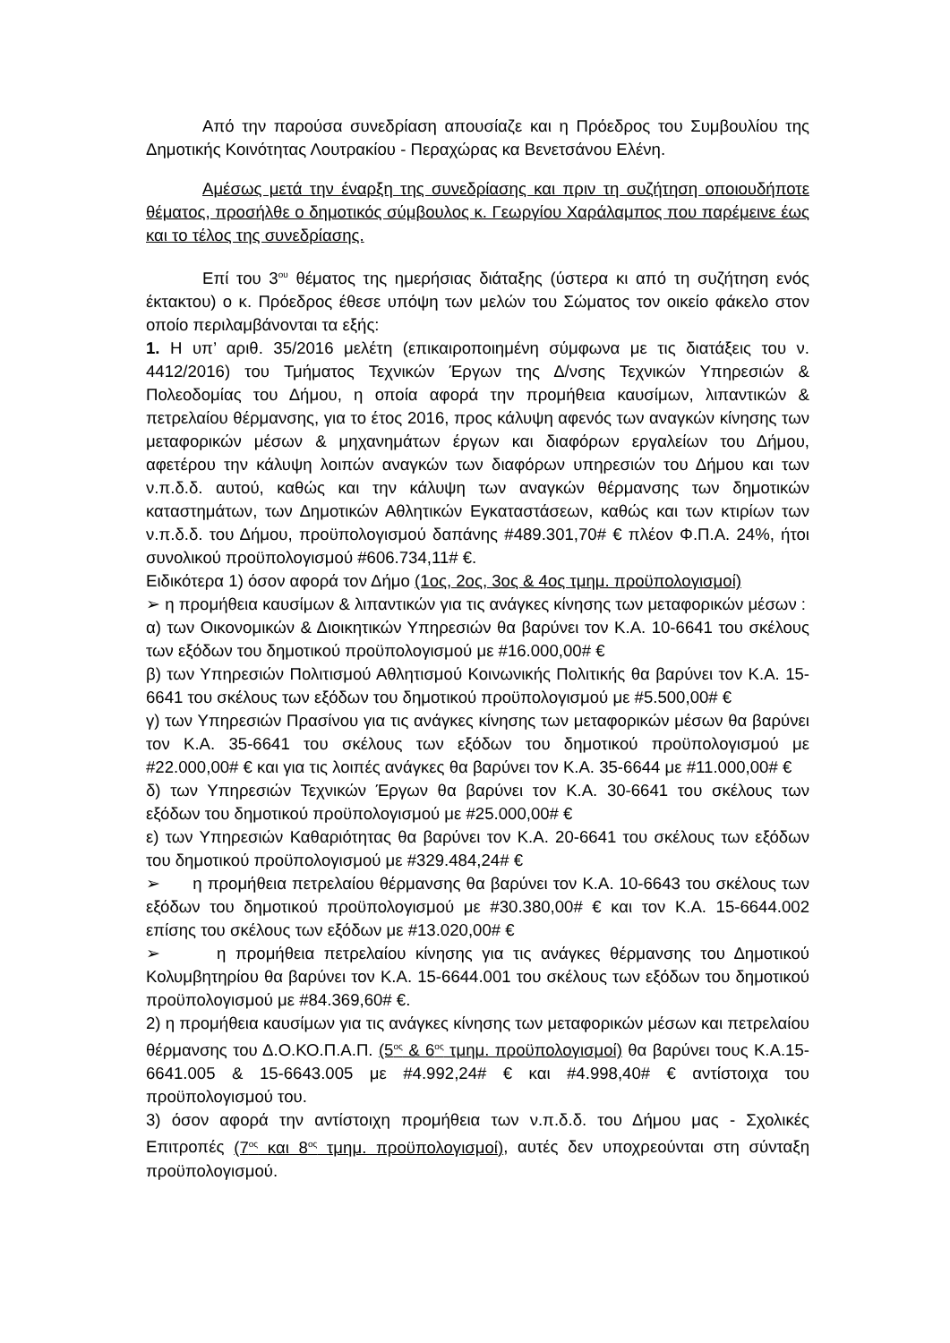Από την παρούσα συνεδρίαση απουσίαζε και η Πρόεδρος του Συμβουλίου της Δημοτικής Κοινότητας Λουτρακίου - Περαχώρας κα Βενετσάνου Ελένη.
Αμέσως μετά την έναρξη της συνεδρίασης και πριν τη συζήτηση οποιουδήποτε θέματος, προσήλθε ο δημοτικός σύμβουλος κ. Γεωργίου Χαράλαμπος που παρέμεινε έως και το τέλος της συνεδρίασης.
Επί του 3<sup>ου</sup> θέματος της ημερήσιας διάταξης (ύστερα κι από τη συζήτηση ενός έκτακτου) ο κ. Πρόεδρος έθεσε υπόψη των μελών του Σώματος τον οικείο φάκελο στον οποίο περιλαμβάνονται τα εξής:
1. Η υπ’ αριθ. 35/2016 μελέτη (επικαιροποιημένη σύμφωνα με τις διατάξεις του ν. 4412/2016) του Τμήματος Τεχνικών Έργων της Δ/νσης Τεχνικών Υπηρεσιών & Πολεοδομίας του Δήμου, η οποία αφορά την προμήθεια καυσίμων, λιπαντικών & πετρελαίου θέρμανσης, για το έτος 2016, προς κάλυψη αφενός των αναγκών κίνησης των μεταφορικών μέσων & μηχανημάτων έργων και διαφόρων εργαλείων του Δήμου, αφετέρου την κάλυψη λοιπών αναγκών των διαφόρων υπηρεσιών του Δήμου και των ν.π.δ.δ. αυτού, καθώς και την κάλυψη των αναγκών θέρμανσης των δημοτικών καταστημάτων, των Δημοτικών Αθλητικών Εγκαταστάσεων, καθώς και των κτιρίων των ν.π.δ.δ. του Δήμου, προϋπολογισμού δαπάνης #489.301,70# € πλέον Φ.Π.Α. 24%, ήτοι συνολικού προϋπολογισμού #606.734,11# €.
Ειδικότερα 1) όσον αφορά τον Δήμο (1ος, 2ος, 3ος & 4ος τμημ. προϋπολογισμοί)
➢ η προμήθεια καυσίμων & λιπαντικών για τις ανάγκες κίνησης των μεταφορικών μέσων :
α) των Οικονομικών & Διοικητικών Υπηρεσιών θα βαρύνει τον Κ.Α. 10-6641 του σκέλους των εξόδων του δημοτικού προϋπολογισμού με #16.000,00# €
β) των Υπηρεσιών Πολιτισμού Αθλητισμού Κοινωνικής Πολιτικής θα βαρύνει τον Κ.Α. 15-6641 του σκέλους των εξόδων του δημοτικού προϋπολογισμού με #5.500,00# €
γ) των Υπηρεσιών Πρασίνου για τις ανάγκες κίνησης των μεταφορικών μέσων θα βαρύνει τον Κ.Α. 35-6641 του σκέλους των εξόδων του δημοτικού προϋπολογισμού με #22.000,00# € και για τις λοιπές ανάγκες θα βαρύνει τον Κ.Α. 35-6644 με #11.000,00# €
δ) των Υπηρεσιών Τεχνικών Έργων θα βαρύνει τον Κ.Α. 30-6641 του σκέλους των εξόδων του δημοτικού προϋπολογισμού με #25.000,00# €
ε) των Υπηρεσιών Καθαριότητας θα βαρύνει τον Κ.Α. 20-6641 του σκέλους των εξόδων του δημοτικού προϋπολογισμού με #329.484,24# €
➢ η προμήθεια πετρελαίου θέρμανσης θα βαρύνει τον Κ.Α. 10-6643 του σκέλους των εξόδων του δημοτικού προϋπολογισμού με #30.380,00# € και τον Κ.Α. 15-6644.002 επίσης του σκέλους των εξόδων με #13.020,00# €
➢ η προμήθεια πετρελαίου κίνησης για τις ανάγκες θέρμανσης του Δημοτικού Κολυμβητηρίου θα βαρύνει τον Κ.Α. 15-6644.001 του σκέλους των εξόδων του δημοτικού προϋπολογισμού με #84.369,60# €.
2) η προμήθεια καυσίμων για τις ανάγκες κίνησης των μεταφορικών μέσων και πετρελαίου θέρμανσης του Δ.Ο.ΚΟ.Π.Α.Π. (5<sup>ος</sup> & 6<sup>ος</sup> τμημ. προϋπολογισμοί) θα βαρύνει τους Κ.Α.15-6641.005 & 15-6643.005 με #4.992,24# € και #4.998,40# € αντίστοιχα του προϋπολογισμού του.
3) όσον αφορά την αντίστοιχη προμήθεια των ν.π.δ.δ. του Δήμου μας - Σχολικές Επιτροπές (7<sup>ος</sup> και 8<sup>ος</sup> τμημ. προϋπολογισμοί), αυτές δεν υποχρεούνται στη σύνταξη προϋπολογισμού.